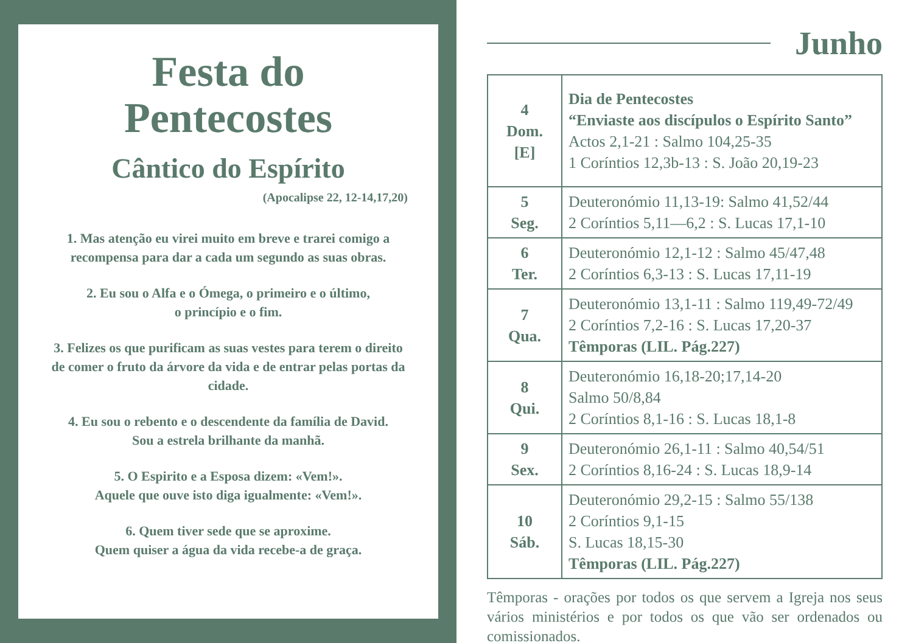Festa do
Pentecostes
Cântico do Espírito
(Apocalipse 22, 12-14,17,20)
1. Mas atenção eu virei muito em breve e trarei comigo a recompensa para dar a cada um segundo as suas obras.
2. Eu sou o Alfa e o Ómega, o primeiro e o último,
o princípio e o fim.
3. Felizes os que purificam as suas vestes para terem o direito de comer o fruto da árvore da vida e de entrar pelas portas da cidade.
4. Eu sou o rebento e o descendente da família de David.
Sou a estrela brilhante da manhã.
5. O Espirito e a Esposa dizem: «Vem!».
Aquele que ouve isto diga igualmente: «Vem!».
6. Quem tiver sede que se aproxime.
Quem quiser a água da vida recebe-a de graça.
Junho
| 4 Dom. [E] | Dia de Pentecostes “Enviaste aos discípulos o Espírito Santo” Actos 2,1-21 : Salmo 104,25-35 1 Coríntios 12,3b-13 : S. João 20,19-23 |
| 5 Seg. | Deuteronómio 11,13-19: Salmo 41,52/44 2 Coríntios 5,11—6,2 : S. Lucas 17,1-10 |
| 6 Ter. | Deuteronómio 12,1-12 : Salmo 45/47,48 2 Coríntios 6,3-13 : S. Lucas 17,11-19 |
| 7 Qua. | Deuteronómio 13,1-11 : Salmo 119,49-72/49 2 Coríntios 7,2-16 : S. Lucas 17,20-37 Têmporas (LIL. Pág.227) |
| 8 Qui. | Deuteronómio 16,18-20;17,14-20 Salmo 50/8,84 2 Coríntios 8,1-16 : S. Lucas 18,1-8 |
| 9 Sex. | Deuteronómio 26,1-11 : Salmo 40,54/51 2 Coríntios 8,16-24 : S. Lucas 18,9-14 |
| 10 Sáb. | Deuteronómio 29,2-15 : Salmo 55/138 2 Coríntios 9,1-15 S. Lucas 18,15-30 Têmporas (LIL. Pág.227) |
Têmporas - orações por todos os que servem a Igreja nos seus vários ministérios e por todos os que vão ser ordenados ou comissionados.